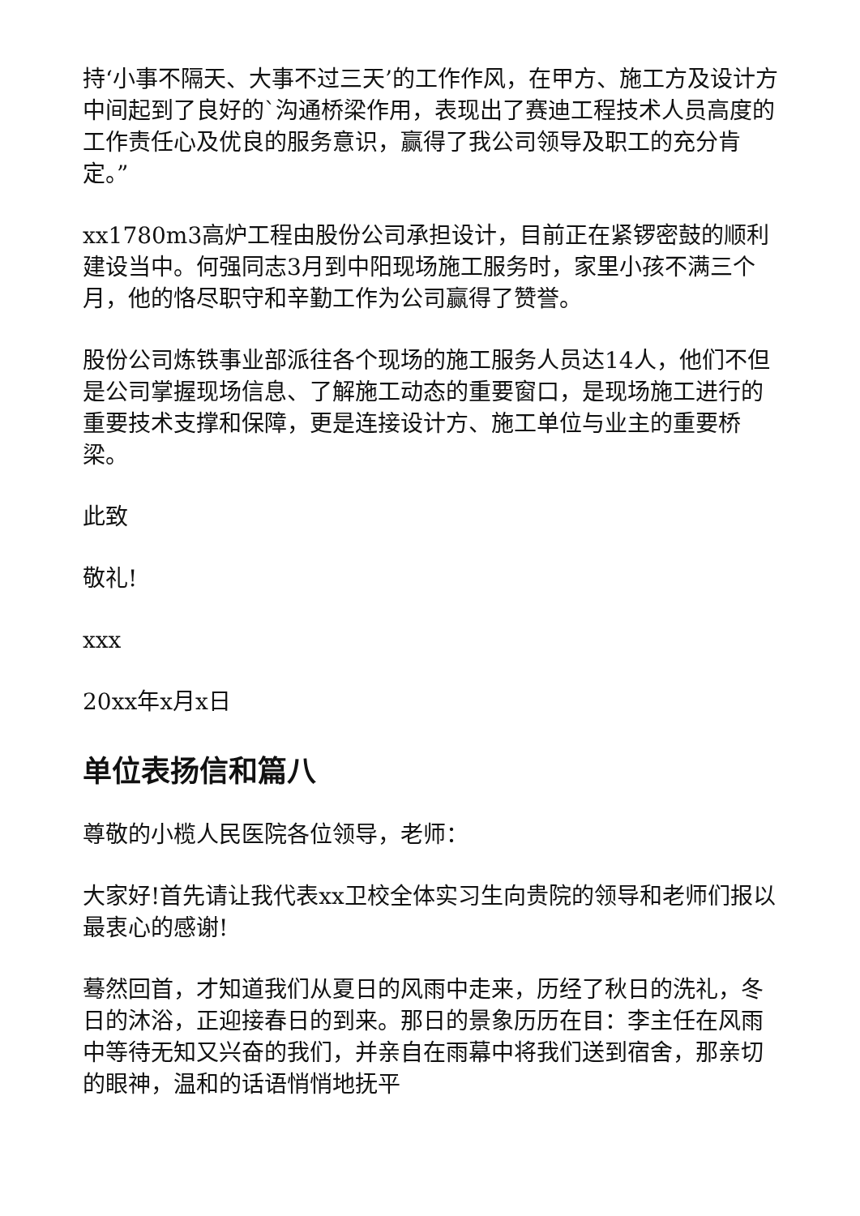持‘小事不隔天、大事不过三天’的工作作风，在甲方、施工方及设计方中间起到了良好的`沟通桥梁作用，表现出了赛迪工程技术人员高度的工作责任心及优良的服务意识，赢得了我公司领导及职工的充分肯定。”
xx1780m3高炉工程由股份公司承担设计，目前正在紧锣密鼓的顺利建设当中。何强同志3月到中阳现场施工服务时，家里小孩不满三个月，他的恪尽职守和辛勤工作为公司赢得了赞誉。
股份公司炼铁事业部派往各个现场的施工服务人员达14人，他们不但是公司掌握现场信息、了解施工动态的重要窗口，是现场施工进行的重要技术支撑和保障，更是连接设计方、施工单位与业主的重要桥梁。
此致
敬礼!
xxx
20xx年x月x日
单位表扬信和篇八
尊敬的小榄人民医院各位领导，老师：
大家好!首先请让我代表xx卫校全体实习生向贵院的领导和老师们报以最衷心的感谢!
蓦然回首，才知道我们从夏日的风雨中走来，历经了秋日的洗礼，冬日的沐浴，正迎接春日的到来。那日的景象历历在目：李主任在风雨中等待无知又兴奋的我们，并亲自在雨幕中将我们送到宿舍，那亲切的眼神，温和的话语悄悄地抚平